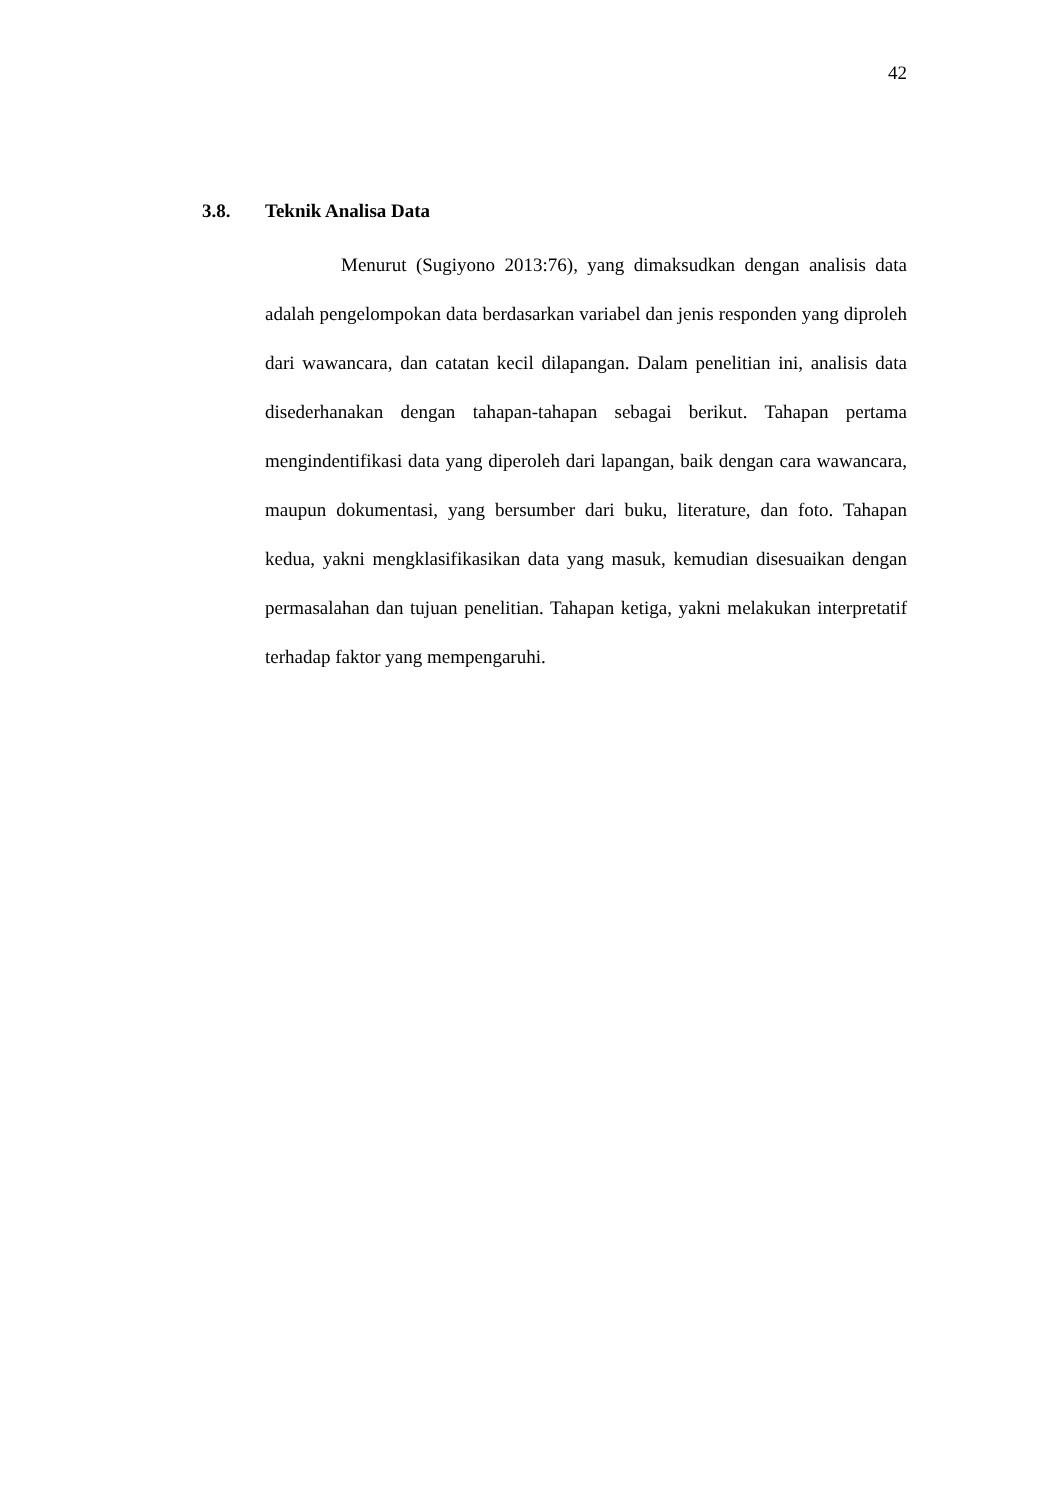42
3.8. Teknik Analisa Data
Menurut (Sugiyono 2013:76), yang dimaksudkan dengan analisis data adalah pengelompokan data berdasarkan variabel dan jenis responden yang diproleh dari wawancara, dan catatan kecil dilapangan. Dalam penelitian ini, analisis data disederhanakan dengan tahapan-tahapan sebagai berikut. Tahapan pertama mengindentifikasi data yang diperoleh dari lapangan, baik dengan cara wawancara, maupun dokumentasi, yang bersumber dari buku, literature, dan foto. Tahapan kedua, yakni mengklasifikasikan data yang masuk, kemudian disesuaikan dengan permasalahan dan tujuan penelitian. Tahapan ketiga, yakni melakukan interpretatif terhadap faktor yang mempengaruhi.